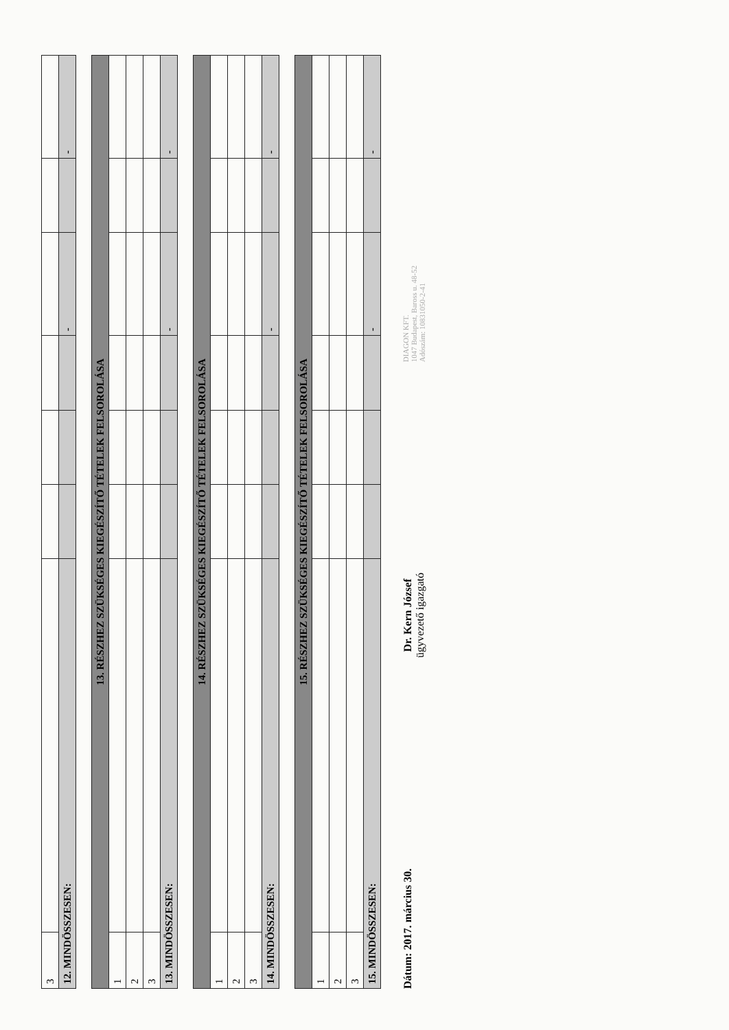| 3 | | | | | | | |
| 12. MINDÖSSZESEN: | | | | | - | | - |
| 13. RÉSZHEZ SZÜKSÉGES KIEGÉSZÍTŐ TÉTELEK FELSOROLÁSA | | | | | | | |
| 1 | | | | | | | |
| 2 | | | | | | | |
| 3 | | | | | | | |
| 13. MINDÖSSZESEN: | | | | | - | | - |
| 14. RÉSZHEZ SZÜKSÉGES KIEGÉSZÍTŐ TÉTELEK FELSOROLÁSA | | | | | | | |
| 1 | | | | | | | |
| 2 | | | | | | | |
| 3 | | | | | | | |
| 14. MINDÖSSZESEN: | | | | | - | | - |
| 15. RÉSZHEZ SZÜKSÉGES KIEGÉSZÍTŐ TÉTELEK FELSOROLÁSA | | | | | | | |
| 1 | | | | | | | |
| 2 | | | | | | | |
| 3 | | | | | | | |
| 15. MINDÖSSZESEN: | | | | | - | | - |
Dátum: 2017. március 30.
Dr. Kern József
ügyvezető igazgató
DIAGON KFT.
1047 Budapest, Baross u. 48-52
Adószám: 10831050-2-41